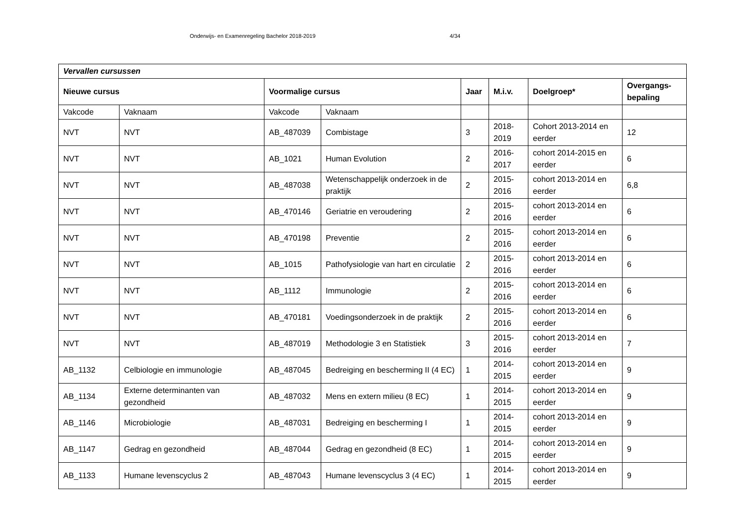Onderwijs- en Examenregeling Bachelor 2018-2019 4/34
| Vervallen cursussen | | | | | | | |
| --- | --- | --- | --- | --- | --- | --- | --- |
| Nieuwe cursus | | Voormalige cursus | | Jaar | M.i.v. | Doelgroep* | Overgangs-bepaling |
| Vakcode | Vaknaam | Vakcode | Vaknaam | | | | |
| NVT | NVT | AB_487039 | Combistage | 3 | 2018-2019 | Cohort 2013-2014 en eerder | 12 |
| NVT | NVT | AB_1021 | Human Evolution | 2 | 2016-2017 | cohort 2014-2015 en eerder | 6 |
| NVT | NVT | AB_487038 | Wetenschappelijk onderzoek in de praktijk | 2 | 2015-2016 | cohort 2013-2014 en eerder | 6,8 |
| NVT | NVT | AB_470146 | Geriatrie en veroudering | 2 | 2015-2016 | cohort 2013-2014 en eerder | 6 |
| NVT | NVT | AB_470198 | Preventie | 2 | 2015-2016 | cohort 2013-2014 en eerder | 6 |
| NVT | NVT | AB_1015 | Pathofysiologie van hart en circulatie | 2 | 2015-2016 | cohort 2013-2014 en eerder | 6 |
| NVT | NVT | AB_1112 | Immunologie | 2 | 2015-2016 | cohort 2013-2014 en eerder | 6 |
| NVT | NVT | AB_470181 | Voedingsonderzoek in de praktijk | 2 | 2015-2016 | cohort 2013-2014 en eerder | 6 |
| NVT | NVT | AB_487019 | Methodologie 3 en Statistiek | 3 | 2015-2016 | cohort 2013-2014 en eerder | 7 |
| AB_1132 | Celbiologie en immunologie | AB_487045 | Bedreiging en bescherming II (4 EC) | 1 | 2014-2015 | cohort 2013-2014 en eerder | 9 |
| AB_1134 | Externe determinanten van gezondheid | AB_487032 | Mens en extern milieu (8 EC) | 1 | 2014-2015 | cohort 2013-2014 en eerder | 9 |
| AB_1146 | Microbiologie | AB_487031 | Bedreiging en bescherming I | 1 | 2014-2015 | cohort 2013-2014 en eerder | 9 |
| AB_1147 | Gedrag en gezondheid | AB_487044 | Gedrag en gezondheid (8 EC) | 1 | 2014-2015 | cohort 2013-2014 en eerder | 9 |
| AB_1133 | Humane levenscyclus 2 | AB_487043 | Humane levenscyclus 3 (4 EC) | 1 | 2014-2015 | cohort 2013-2014 en eerder | 9 |